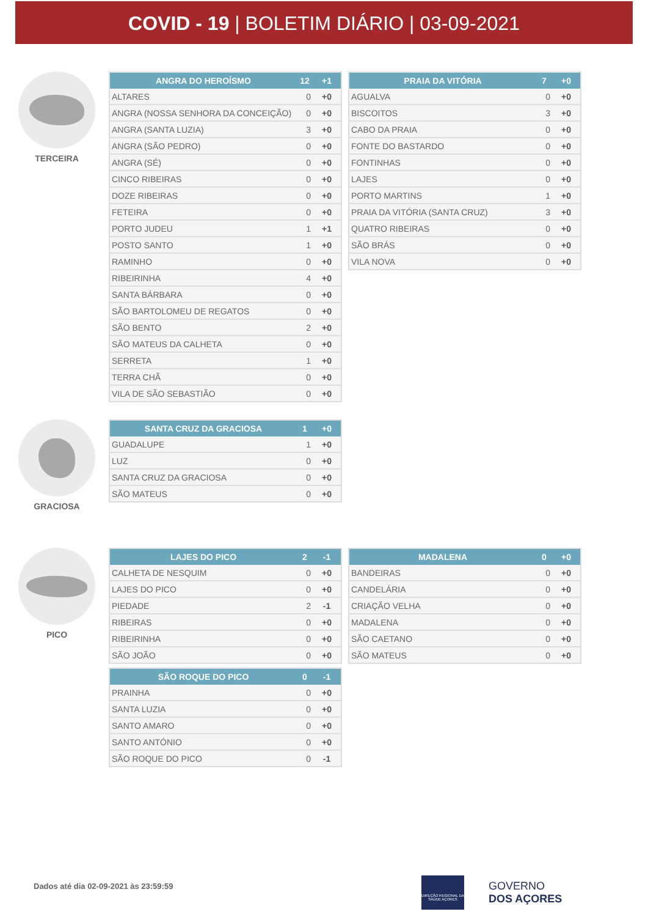COVID - 19 | BOLETIM DIÁRIO | 03-09-2021
TERCEIRA
| ANGRA DO HEROÍSMO | 12 | +1 |
| --- | --- | --- |
| ALTARES | 0 | +0 |
| ANGRA (NOSSA SENHORA DA CONCEIÇÃO) | 0 | +0 |
| ANGRA (SANTA LUZIA) | 3 | +0 |
| ANGRA (SÃO PEDRO) | 0 | +0 |
| ANGRA (SÉ) | 0 | +0 |
| CINCO RIBEIRAS | 0 | +0 |
| DOZE RIBEIRAS | 0 | +0 |
| FETEIRA | 0 | +0 |
| PORTO JUDEU | 1 | +1 |
| POSTO SANTO | 1 | +0 |
| RAMINHO | 0 | +0 |
| RIBEIRINHA | 4 | +0 |
| SANTA BÁRBARA | 0 | +0 |
| SÃO BARTOLOMEU DE REGATOS | 0 | +0 |
| SÃO BENTO | 2 | +0 |
| SÃO MATEUS DA CALHETA | 0 | +0 |
| SERRETA | 1 | +0 |
| TERRA CHÃ | 0 | +0 |
| VILA DE SÃO SEBASTIÃO | 0 | +0 |
| PRAIA DA VITÓRIA | 7 | +0 |
| --- | --- | --- |
| AGUALVA | 0 | +0 |
| BISCOITOS | 3 | +0 |
| CABO DA PRAIA | 0 | +0 |
| FONTE DO BASTARDO | 0 | +0 |
| FONTINHAS | 0 | +0 |
| LAJES | 0 | +0 |
| PORTO MARTINS | 1 | +0 |
| PRAIA DA VITÓRIA (SANTA CRUZ) | 3 | +0 |
| QUATRO RIBEIRAS | 0 | +0 |
| SÃO BRÁS | 0 | +0 |
| VILA NOVA | 0 | +0 |
GRACIOSA
| SANTA CRUZ DA GRACIOSA | 1 | +0 |
| --- | --- | --- |
| GUADALUPE | 1 | +0 |
| LUZ | 0 | +0 |
| SANTA CRUZ DA GRACIOSA | 0 | +0 |
| SÃO MATEUS | 0 | +0 |
PICO
| LAJES DO PICO | 2 | -1 |
| --- | --- | --- |
| CALHETA DE NESQUIM | 0 | +0 |
| LAJES DO PICO | 0 | +0 |
| PIEDADE | 2 | -1 |
| RIBEIRAS | 0 | +0 |
| RIBEIRINHA | 0 | +0 |
| SÃO JOÃO | 0 | +0 |
| SÃO ROQUE DO PICO | 0 | -1 |
| --- | --- | --- |
| PRAINHA | 0 | +0 |
| SANTA LUZIA | 0 | +0 |
| SANTO AMARO | 0 | +0 |
| SANTO ANTÓNIO | 0 | +0 |
| SÃO ROQUE DO PICO | 0 | -1 |
| MADALENA | 0 | +0 |
| --- | --- | --- |
| BANDEIRAS | 0 | +0 |
| CANDELÁRIA | 0 | +0 |
| CRIAÇÃO VELHA | 0 | +0 |
| MADALENA | 0 | +0 |
| SÃO CAETANO | 0 | +0 |
| SÃO MATEUS | 0 | +0 |
Dados até dia 02-09-2021 às 23:59:59
DIREÇÃO REGIONAL DA SAÚDE AÇORES
GOVERNO
DOS AÇORES